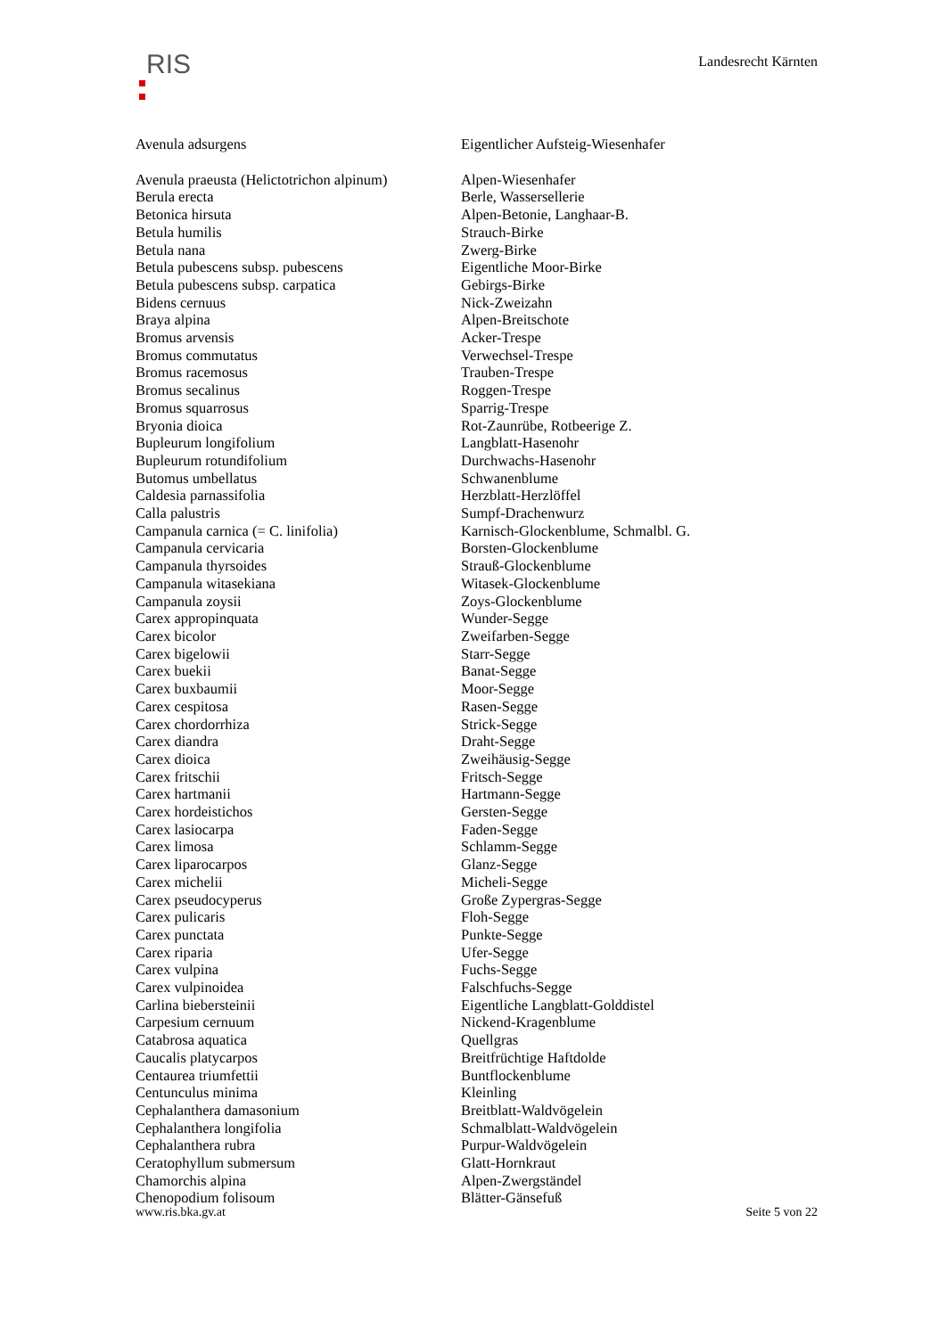RIS
Landesrecht Kärnten
| Avenula adsurgens | Eigentlicher Aufsteig-Wiesenhafer |
| Avenula praeusta (Helictotrichon alpinum) | Alpen-Wiesenhafer |
| Berula erecta | Berle, Wassersellerie |
| Betonica hirsuta | Alpen-Betonie, Langhaar-B. |
| Betula humilis | Strauch-Birke |
| Betula nana | Zwerg-Birke |
| Betula pubescens subsp. pubescens | Eigentliche Moor-Birke |
| Betula pubescens subsp. carpatica | Gebirgs-Birke |
| Bidens cernuus | Nick-Zweizahn |
| Braya alpina | Alpen-Breitschote |
| Bromus arvensis | Acker-Trespe |
| Bromus commutatus | Verwechsel-Trespe |
| Bromus racemosus | Trauben-Trespe |
| Bromus secalinus | Roggen-Trespe |
| Bromus squarrosus | Sparrig-Trespe |
| Bryonia dioica | Rot-Zaunrübe, Rotbeerige Z. |
| Bupleurum longifolium | Langblatt-Hasenohr |
| Bupleurum rotundifolium | Durchwachs-Hasenohr |
| Butomus umbellatus | Schwanenblume |
| Caldesia parnassifolia | Herzblatt-Herzlöffel |
| Calla palustris | Sumpf-Drachenwurz |
| Campanula carnica (= C. linifolia) | Karnisch-Glockenblume, Schmalbl. G. |
| Campanula cervicaria | Borsten-Glockenblume |
| Campanula thyrsoides | Strauß-Glockenblume |
| Campanula witasekiana | Witasek-Glockenblume |
| Campanula zoysii | Zoys-Glockenblume |
| Carex appropinquata | Wunder-Segge |
| Carex bicolor | Zweifarben-Segge |
| Carex bigelowii | Starr-Segge |
| Carex buekii | Banat-Segge |
| Carex buxbaumii | Moor-Segge |
| Carex cespitosa | Rasen-Segge |
| Carex chordorrhiza | Strick-Segge |
| Carex diandra | Draht-Segge |
| Carex dioica | Zweihäusig-Segge |
| Carex fritschii | Fritsch-Segge |
| Carex hartmanii | Hartmann-Segge |
| Carex hordeistichos | Gersten-Segge |
| Carex lasiocarpa | Faden-Segge |
| Carex limosa | Schlamm-Segge |
| Carex liparocarpos | Glanz-Segge |
| Carex michelii | Micheli-Segge |
| Carex pseudocyperus | Große Zypergras-Segge |
| Carex pulicaris | Floh-Segge |
| Carex punctata | Punkte-Segge |
| Carex riparia | Ufer-Segge |
| Carex vulpina | Fuchs-Segge |
| Carex vulpinoidea | Falschfuchs-Segge |
| Carlina biebersteinii | Eigentliche Langblatt-Golddistel |
| Carpesium cernuum | Nickend-Kragenblume |
| Catabrosa aquatica | Quellgras |
| Caucalis platycarpos | Breitfrüchtige Haftdolde |
| Centaurea triumfettii | Buntflockenblume |
| Centunculus minima | Kleinling |
| Cephalanthera damasonium | Breitblatt-Waldvögelein |
| Cephalanthera longifolia | Schmalblatt-Waldvögelein |
| Cephalanthera rubra | Purpur-Waldvögelein |
| Ceratophyllum submersum | Glatt-Hornkraut |
| Chamorchis alpina | Alpen-Zwergständel |
| Chenopodium folisoum | Blätter-Gänsefuß |
www.ris.bka.gv.at Seite 5 von 22